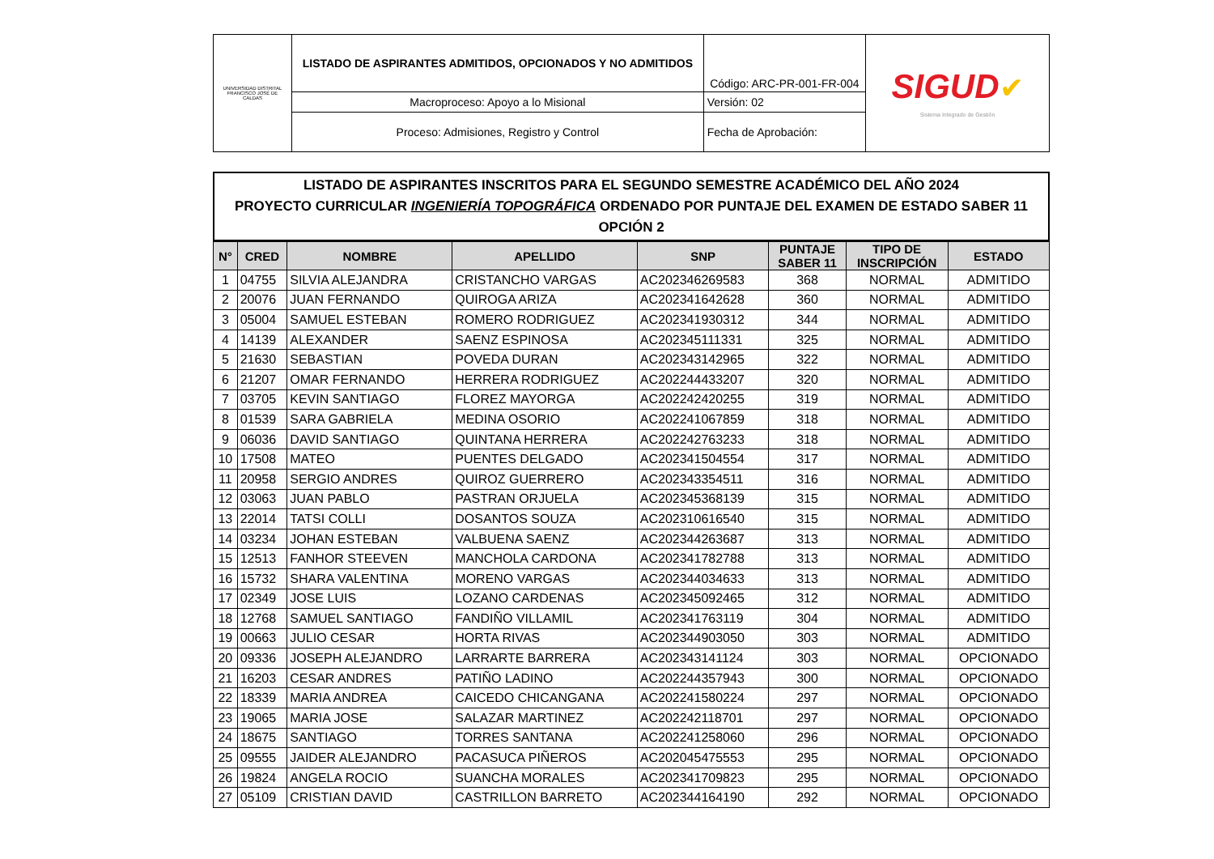| UNIVERSIDAD DISTRITAL FRANCISCO JOSÉ DE CALDAS | LISTADO DE ASPIRANTES ADMITIDOS, OPCIONADOS Y NO ADMITIDOS | Código: ARC-PR-001-FR-004 | SIGUD ✔ Sistema Integrado de Gestión |
| | Macroproceso: Apoyo a lo Misional | Versión: 02 | |
| | Proceso: Admisiones, Registro y Control | Fecha de Aprobación: | |
LISTADO DE ASPIRANTES INSCRITOS PARA EL SEGUNDO SEMESTRE ACADÉMICO DEL AÑO 2024
PROYECTO CURRICULAR INGENIERÍA TOPOGRÁFICA ORDENADO POR PUNTAJE DEL EXAMEN DE ESTADO SABER 11
OPCIÓN 2
| N° | CRED | NOMBRE | APELLIDO | SNP | PUNTAJE SABER 11 | TIPO DE INSCRIPCIÓN | ESTADO |
| --- | --- | --- | --- | --- | --- | --- | --- |
| 1 | 04755 | SILVIA ALEJANDRA | CRISTANCHO VARGAS | AC202346269583 | 368 | NORMAL | ADMITIDO |
| 2 | 20076 | JUAN FERNANDO | QUIROGA ARIZA | AC202341642628 | 360 | NORMAL | ADMITIDO |
| 3 | 05004 | SAMUEL ESTEBAN | ROMERO RODRIGUEZ | AC202341930312 | 344 | NORMAL | ADMITIDO |
| 4 | 14139 | ALEXANDER | SAENZ ESPINOSA | AC202345111331 | 325 | NORMAL | ADMITIDO |
| 5 | 21630 | SEBASTIAN | POVEDA DURAN | AC202343142965 | 322 | NORMAL | ADMITIDO |
| 6 | 21207 | OMAR FERNANDO | HERRERA RODRIGUEZ | AC202244433207 | 320 | NORMAL | ADMITIDO |
| 7 | 03705 | KEVIN SANTIAGO | FLOREZ MAYORGA | AC202242420255 | 319 | NORMAL | ADMITIDO |
| 8 | 01539 | SARA GABRIELA | MEDINA OSORIO | AC202241067859 | 318 | NORMAL | ADMITIDO |
| 9 | 06036 | DAVID SANTIAGO | QUINTANA HERRERA | AC202242763233 | 318 | NORMAL | ADMITIDO |
| 10 | 17508 | MATEO | PUENTES DELGADO | AC202341504554 | 317 | NORMAL | ADMITIDO |
| 11 | 20958 | SERGIO ANDRES | QUIROZ GUERRERO | AC202343354511 | 316 | NORMAL | ADMITIDO |
| 12 | 03063 | JUAN PABLO | PASTRAN ORJUELA | AC202345368139 | 315 | NORMAL | ADMITIDO |
| 13 | 22014 | TATSI COLLI | DOSANTOS SOUZA | AC202310616540 | 315 | NORMAL | ADMITIDO |
| 14 | 03234 | JOHAN ESTEBAN | VALBUENA SAENZ | AC202344263687 | 313 | NORMAL | ADMITIDO |
| 15 | 12513 | FANHOR STEEVEN | MANCHOLA CARDONA | AC202341782788 | 313 | NORMAL | ADMITIDO |
| 16 | 15732 | SHARA VALENTINA | MORENO VARGAS | AC202344034633 | 313 | NORMAL | ADMITIDO |
| 17 | 02349 | JOSE LUIS | LOZANO CARDENAS | AC202345092465 | 312 | NORMAL | ADMITIDO |
| 18 | 12768 | SAMUEL SANTIAGO | FANDIÑO VILLAMIL | AC202341763119 | 304 | NORMAL | ADMITIDO |
| 19 | 00663 | JULIO CESAR | HORTA RIVAS | AC202344903050 | 303 | NORMAL | ADMITIDO |
| 20 | 09336 | JOSEPH ALEJANDRO | LARRARTE BARRERA | AC202343141124 | 303 | NORMAL | OPCIONADO |
| 21 | 16203 | CESAR ANDRES | PATIÑO LADINO | AC202244357943 | 300 | NORMAL | OPCIONADO |
| 22 | 18339 | MARIA ANDREA | CAICEDO CHICANGANA | AC202241580224 | 297 | NORMAL | OPCIONADO |
| 23 | 19065 | MARIA JOSE | SALAZAR MARTINEZ | AC202242118701 | 297 | NORMAL | OPCIONADO |
| 24 | 18675 | SANTIAGO | TORRES SANTANA | AC202241258060 | 296 | NORMAL | OPCIONADO |
| 25 | 09555 | JAIDER ALEJANDRO | PACASUCA PIÑEROS | AC202045475553 | 295 | NORMAL | OPCIONADO |
| 26 | 19824 | ANGELA ROCIO | SUANCHA MORALES | AC202341709823 | 295 | NORMAL | OPCIONADO |
| 27 | 05109 | CRISTIAN DAVID | CASTRILLON BARRETO | AC202344164190 | 292 | NORMAL | OPCIONADO |